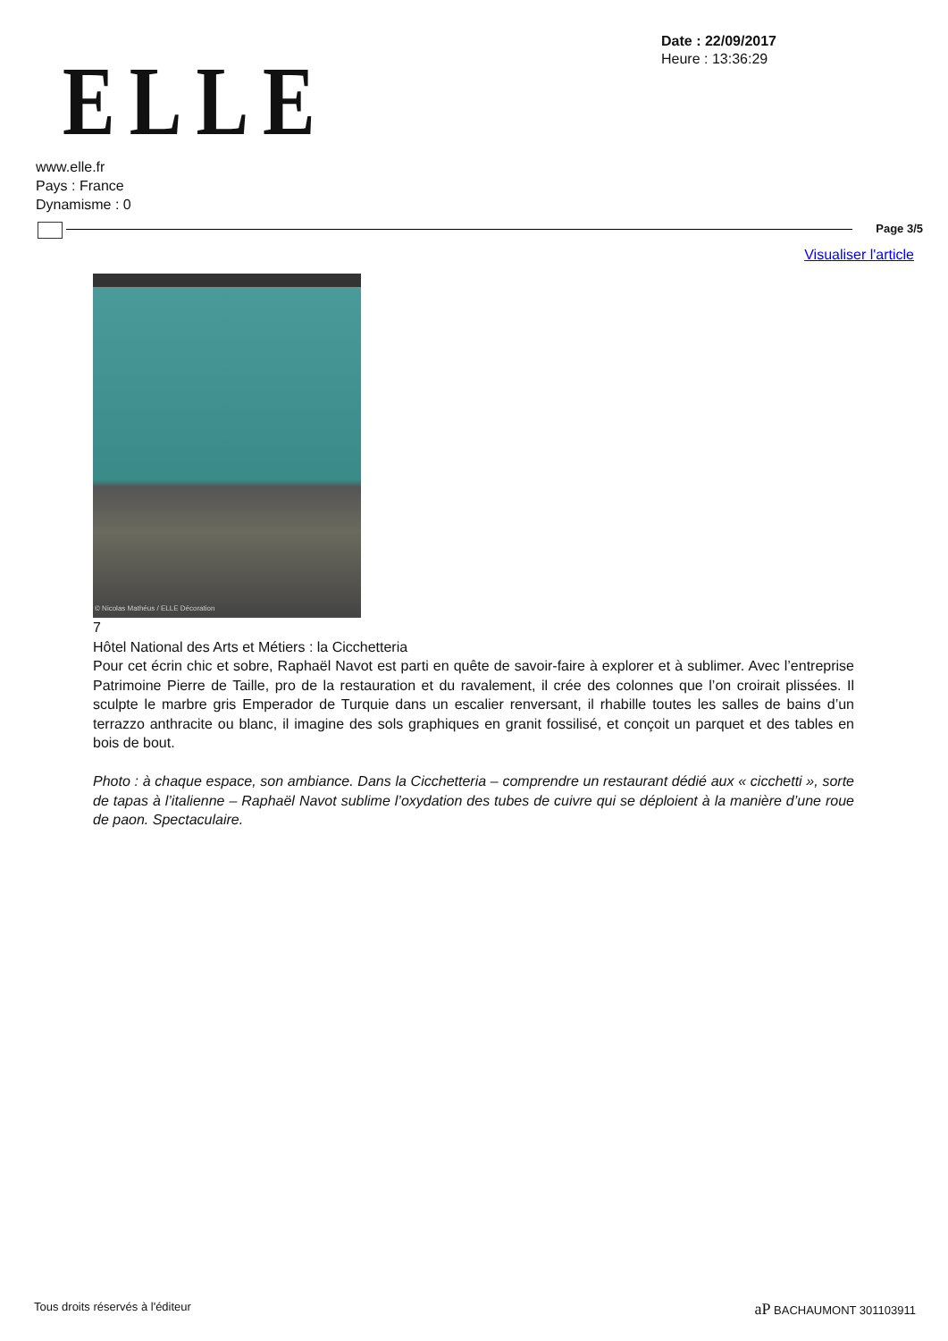ELLE
Date : 22/09/2017
Heure : 13:36:29
www.elle.fr
Pays : France
Dynamisme : 0
Page 3/5
Visualiser l'article
© Nicolas Mathéus / ELLE Décoration
7
Hôtel National des Arts et Métiers : la Cicchetteria
Pour cet écrin chic et sobre, Raphaël Navot est parti en quête de savoir-faire à explorer et à sublimer. Avec l’entreprise Patrimoine Pierre de Taille, pro de la restauration et du ravalement, il crée des colonnes que l’on croirait plissées. Il sculpte le marbre gris Emperador de Turquie dans un escalier renversant, il rhabille toutes les salles de bains d’un terrazzo anthracite ou blanc, il imagine des sols graphiques en granit fossilisé, et conçoit un parquet et des tables en bois de bout.
Photo : à chaque espace, son ambiance. Dans la Cicchetteria – comprendre un restaurant dédié aux « cicchetti », sorte de tapas à l’italienne – Raphaël Navot sublime l’oxydation des tubes de cuivre qui se déploient à la manière d’une roue de paon. Spectaculaire.
Tous droits réservés à l'éditeur
aP BACHAUMONT 301103911